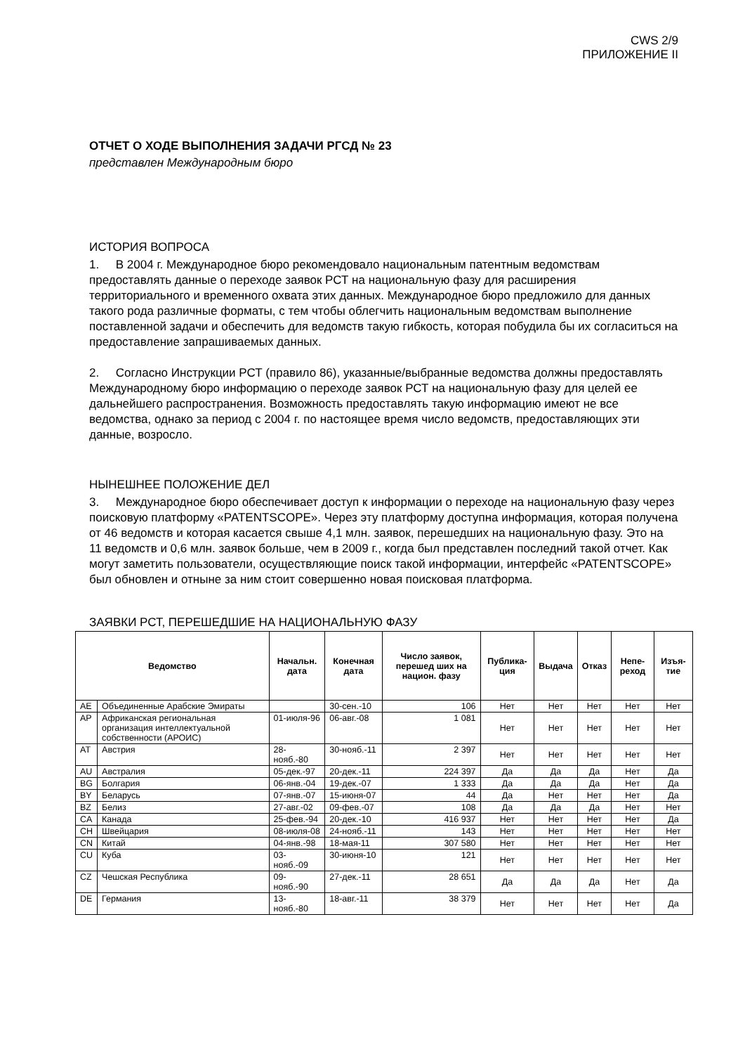CWS 2/9
ПРИЛОЖЕНИЕ II
ОТЧЕТ О ХОДЕ ВЫПОЛНЕНИЯ ЗАДАЧИ РГСД № 23
представлен Международным бюро
ИСТОРИЯ ВОПРОСА
1. В 2004 г. Международное бюро рекомендовало национальным патентным ведомствам предоставлять данные о переходе заявок РСТ на национальную фазу для расширения территориального и временного охвата этих данных. Международное бюро предложило для данных такого рода различные форматы, с тем чтобы облегчить национальным ведомствам выполнение поставленной задачи и обеспечить для ведомств такую гибкость, которая побудила бы их согласиться на предоставление запрашиваемых данных.
2. Согласно Инструкции РСТ (правило 86), указанные/выбранные ведомства должны предоставлять Международному бюро информацию о переходе заявок РСТ на национальную фазу для целей ее дальнейшего распространения. Возможность предоставлять такую информацию имеют не все ведомства, однако за период с 2004 г. по настоящее время число ведомств, предоставляющих эти данные, возросло.
НЫНЕШНЕЕ ПОЛОЖЕНИЕ ДЕЛ
3. Международное бюро обеспечивает доступ к информации о переходе на национальную фазу через поисковую платформу «PATENTSCOPE». Через эту платформу доступна информация, которая получена от 46 ведомств и которая касается свыше 4,1 млн. заявок, перешедших на национальную фазу. Это на 11 ведомств и 0,6 млн. заявок больше, чем в 2009 г., когда был представлен последний такой отчет. Как могут заметить пользователи, осуществляющие поиск такой информации, интерфейс «PATENTSCOPE» был обновлен и отныне за ним стоит совершенно новая поисковая платформа.
ЗАЯВКИ РСТ, ПЕРЕШЕДШИЕ НА НАЦИОНАЛЬНУЮ ФАЗУ
| Ведомство | | Начальн. дата | Конечная дата | Число заявок, перешед ших на национ. фазу | Публика-ция | Выдача | Отказ | Непе-реход | Изъя-тие |
| --- | --- | --- | --- | --- | --- | --- | --- | --- | --- |
| AE | Объединенные Арабские Эмираты | | 30-сен.-10 | 106 | Нет | Нет | Нет | Нет | Нет |
| AP | Африканская региональная организация интеллектуальной собственности (АРОИС) | 01-июля-96 | 06-авг.-08 | 1 081 | Нет | Нет | Нет | Нет | Нет |
| AT | Австрия | 28-нояб.-80 | 30-нояб.-11 | 2 397 | Нет | Нет | Нет | Нет | Нет |
| AU | Австралия | 05-дек.-97 | 20-дек.-11 | 224 397 | Да | Да | Да | Нет | Да |
| BG | Болгария | 06-янв.-04 | 19-дек.-07 | 1 333 | Да | Да | Да | Нет | Да |
| BY | Беларусь | 07-янв.-07 | 15-июня-07 | 44 | Да | Нет | Нет | Нет | Да |
| BZ | Белиз | 27-авг.-02 | 09-фев.-07 | 108 | Да | Да | Да | Нет | Нет |
| CA | Канада | 25-фев.-94 | 20-дек.-10 | 416 937 | Нет | Нет | Нет | Нет | Да |
| CH | Швейцария | 08-июля-08 | 24-нояб.-11 | 143 | Нет | Нет | Нет | Нет | Нет |
| CN | Китай | 04-янв.-98 | 18-мая-11 | 307 580 | Нет | Нет | Нет | Нет | Нет |
| CU | Куба | 03-нояб.-09 | 30-июня-10 | 121 | Нет | Нет | Нет | Нет | Нет |
| CZ | Чешская Республика | 09-нояб.-90 | 27-дек.-11 | 28 651 | Да | Да | Да | Нет | Да |
| DE | Германия | 13-нояб.-80 | 18-авг.-11 | 38 379 | Нет | Нет | Нет | Нет | Да |